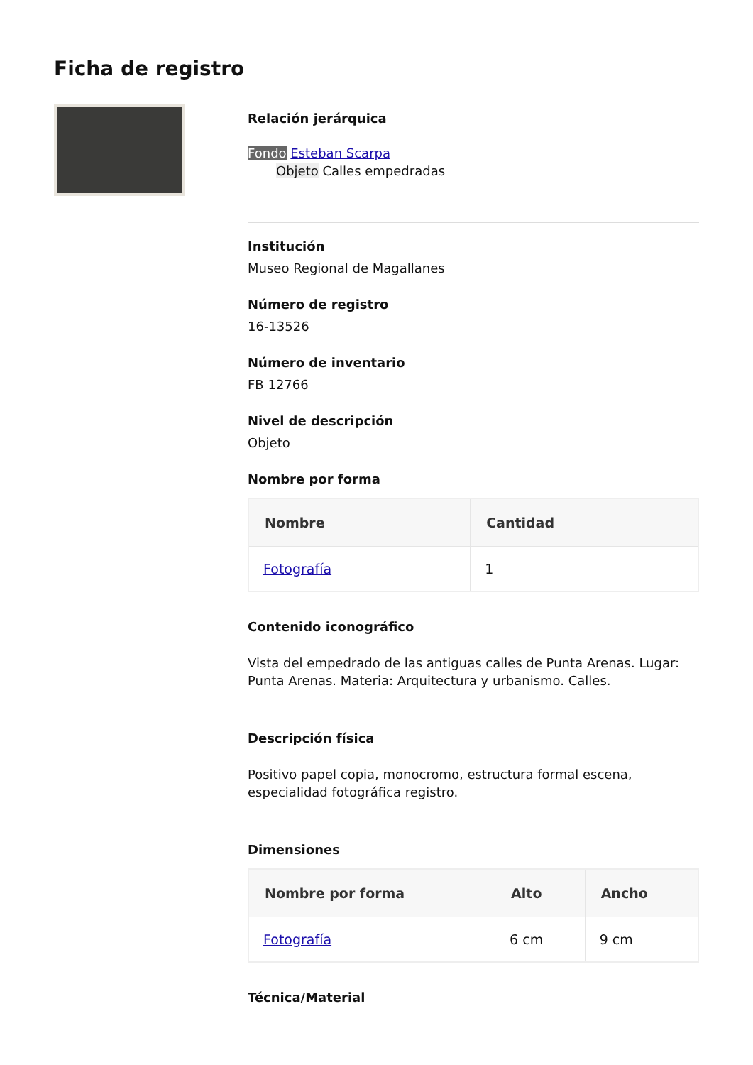Ficha de registro
Relación jerárquica
Fondo Esteban Scarpa
Objeto Calles empedradas
Institución
Museo Regional de Magallanes
Número de registro
16-13526
Número de inventario
FB 12766
Nivel de descripción
Objeto
Nombre por forma
| Nombre | Cantidad |
| --- | --- |
| Fotografía | 1 |
Contenido iconográfico
Vista del empedrado de las antiguas calles de Punta Arenas. Lugar: Punta Arenas. Materia: Arquitectura y urbanismo. Calles.
Descripción física
Positivo papel copia, monocromo, estructura formal escena, especialidad fotográfica registro.
Dimensiones
| Nombre por forma | Alto | Ancho |
| --- | --- | --- |
| Fotografía | 6 cm | 9 cm |
Técnica/Material